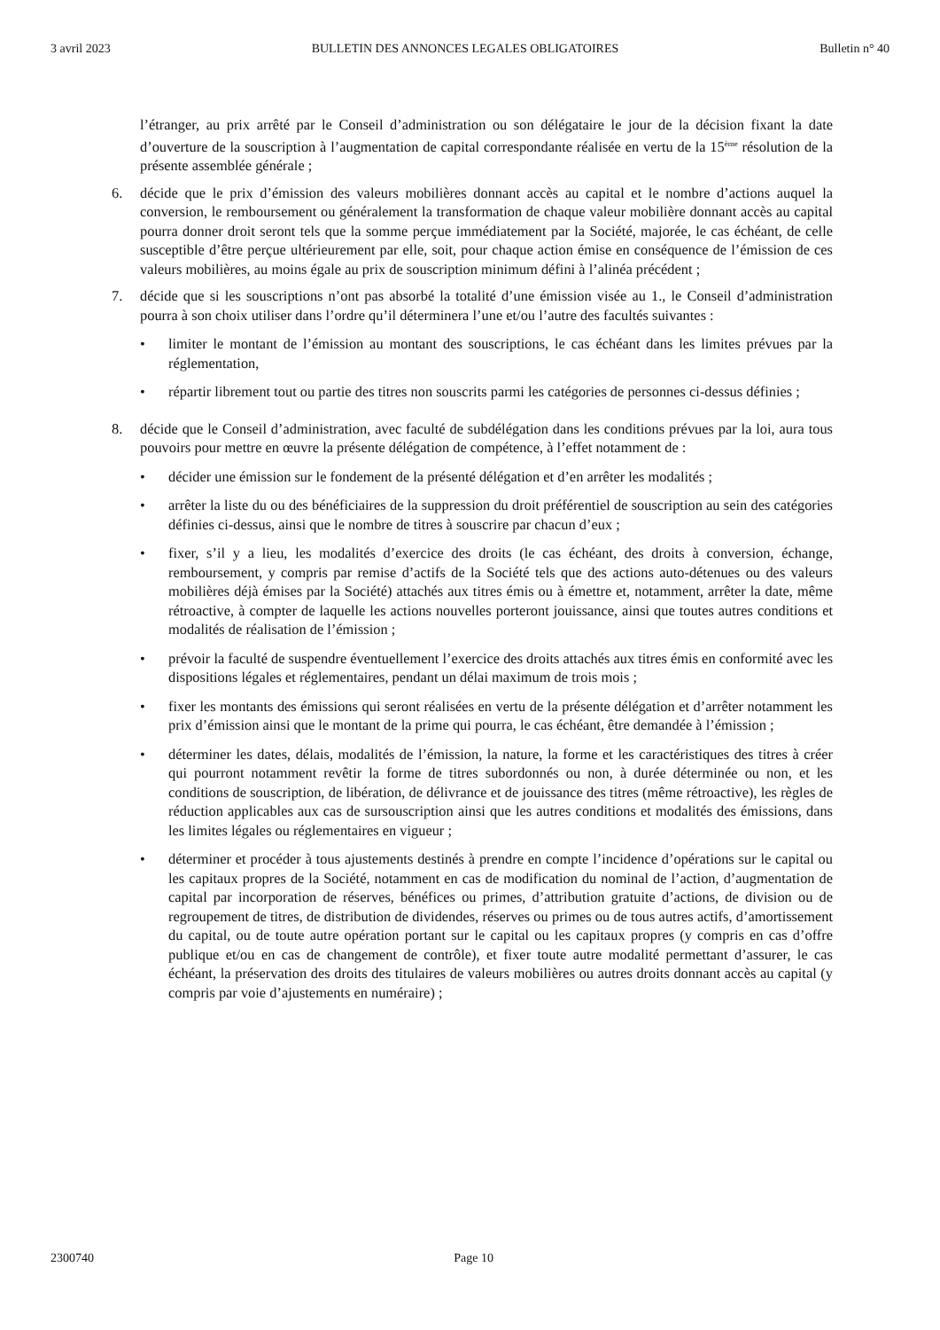3 avril 2023 BULLETIN DES ANNONCES LEGALES OBLIGATOIRES Bulletin n° 40
l’étranger, au prix arrêté par le Conseil d’administration ou son délégataire le jour de la décision fixant la date d’ouverture de la souscription à l’augmentation de capital correspondante réalisée en vertu de la 15<sup>ème</sup> résolution de la présente assemblée générale ;
6. décide que le prix d’émission des valeurs mobilières donnant accès au capital et le nombre d’actions auquel la conversion, le remboursement ou généralement la transformation de chaque valeur mobilière donnant accès au capital pourra donner droit seront tels que la somme perçue immédiatement par la Société, majorée, le cas échéant, de celle susceptible d’être perçue ultérieurement par elle, soit, pour chaque action émise en conséquence de l’émission de ces valeurs mobilières, au moins égale au prix de souscription minimum défini à l’alinéa précédent ;
7. décide que si les souscriptions n’ont pas absorbé la totalité d’une émission visée au 1., le Conseil d’administration pourra à son choix utiliser dans l’ordre qu’il déterminera l’une et/ou l’autre des facultés suivantes :
• limiter le montant de l’émission au montant des souscriptions, le cas échéant dans les limites prévues par la réglementation,
• répartir librement tout ou partie des titres non souscrits parmi les catégories de personnes ci-dessus définies ;
8. décide que le Conseil d’administration, avec faculté de subdélégation dans les conditions prévues par la loi, aura tous pouvoirs pour mettre en œuvre la présente délégation de compétence, à l’effet notamment de :
• décider une émission sur le fondement de la présenté délégation et d’en arrêter les modalités ;
• arrêter la liste du ou des bénéficiaires de la suppression du droit préférentiel de souscription au sein des catégories définies ci-dessus, ainsi que le nombre de titres à souscrire par chacun d’eux ;
• fixer, s’il y a lieu, les modalités d’exercice des droits (le cas échéant, des droits à conversion, échange, remboursement, y compris par remise d’actifs de la Société tels que des actions auto-détenues ou des valeurs mobilières déjà émises par la Société) attachés aux titres émis ou à émettre et, notamment, arrêter la date, même rétroactive, à compter de laquelle les actions nouvelles porteront jouissance, ainsi que toutes autres conditions et modalités de réalisation de l’émission ;
• prévoir la faculté de suspendre éventuellement l’exercice des droits attachés aux titres émis en conformité avec les dispositions légales et réglementaires, pendant un délai maximum de trois mois ;
• fixer les montants des émissions qui seront réalisées en vertu de la présente délégation et d’arrêter notamment les prix d’émission ainsi que le montant de la prime qui pourra, le cas échéant, être demandée à l’émission ;
• déterminer les dates, délais, modalités de l’émission, la nature, la forme et les caractéristiques des titres à créer qui pourront notamment revêtir la forme de titres subordonnés ou non, à durée déterminée ou non, et les conditions de souscription, de libération, de délivrance et de jouissance des titres (même rétroactive), les règles de réduction applicables aux cas de sursouscription ainsi que les autres conditions et modalités des émissions, dans les limites légales ou réglementaires en vigueur ;
• déterminer et procéder à tous ajustements destinés à prendre en compte l’incidence d’opérations sur le capital ou les capitaux propres de la Société, notamment en cas de modification du nominal de l’action, d’augmentation de capital par incorporation de réserves, bénéfices ou primes, d’attribution gratuite d’actions, de division ou de regroupement de titres, de distribution de dividendes, réserves ou primes ou de tous autres actifs, d’amortissement du capital, ou de toute autre opération portant sur le capital ou les capitaux propres (y compris en cas d’offre publique et/ou en cas de changement de contrôle), et fixer toute autre modalité permettant d’assurer, le cas échéant, la préservation des droits des titulaires de valeurs mobilières ou autres droits donnant accès au capital (y compris par voie d’ajustements en numéraire) ;
2300740 Page 10